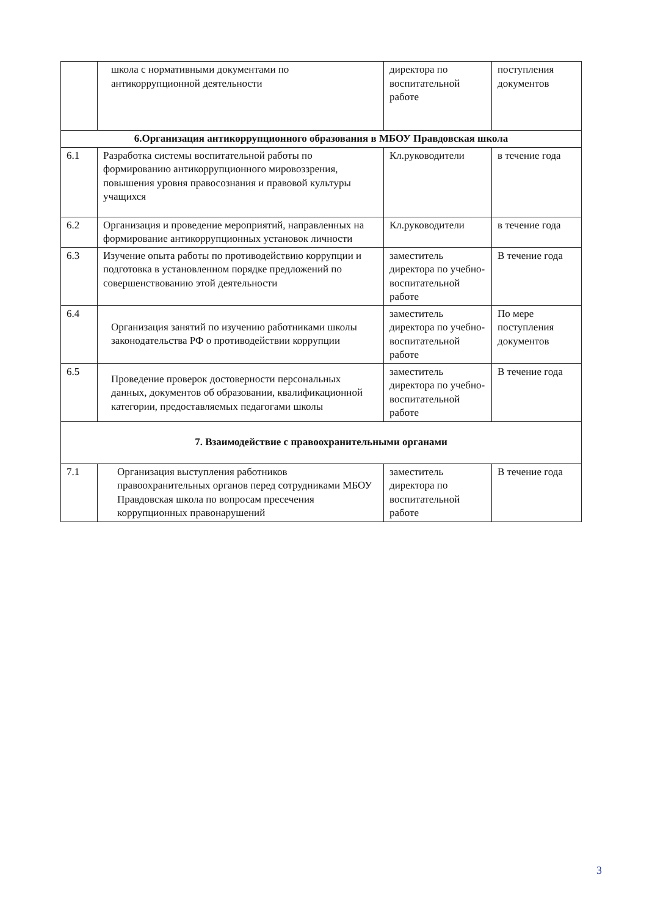| | школа с нормативными документами по антикоррупционной деятельности | директора по воспитательной работе | поступления документов |
| 6.Организация антикоррупционного образования в МБОУ Правдовская школа | | | |
| 6.1 | Разработка системы воспитательной работы по формированию антикоррупционного мировоззрения, повышения уровня правосознания и правовой культуры учащихся | Кл.руководители | в течение года |
| 6.2 | Организация и проведение мероприятий, направленных на формирование антикоррупционных установок личности | Кл.руководители | в течение года |
| 6.3 | Изучение опыта работы по противодействию коррупции и подготовка в установленном порядке предложений по совершенствованию этой деятельности | заместитель директора по учебно-воспитательной работе | В течение года |
| 6.4 | Организация занятий по изучению работниками школы законодательства РФ о противодействии коррупции | заместитель директора по учебно-воспитательной работе | По мере поступления документов |
| 6.5 | Проведение проверок достоверности персональных данных, документов об образовании, квалификационной категории, предоставляемых педагогами школы | заместитель директора по учебно-воспитательной работе | В течение года |
| 7. Взаимодействие с правоохранительными органами | | | |
| 7.1 | Организация выступления работников правоохранительных органов перед сотрудниками МБОУ Правдовская школа по вопросам пресечения коррупционных правонарушений | заместитель директора по воспитательной работе | В течение года |
3